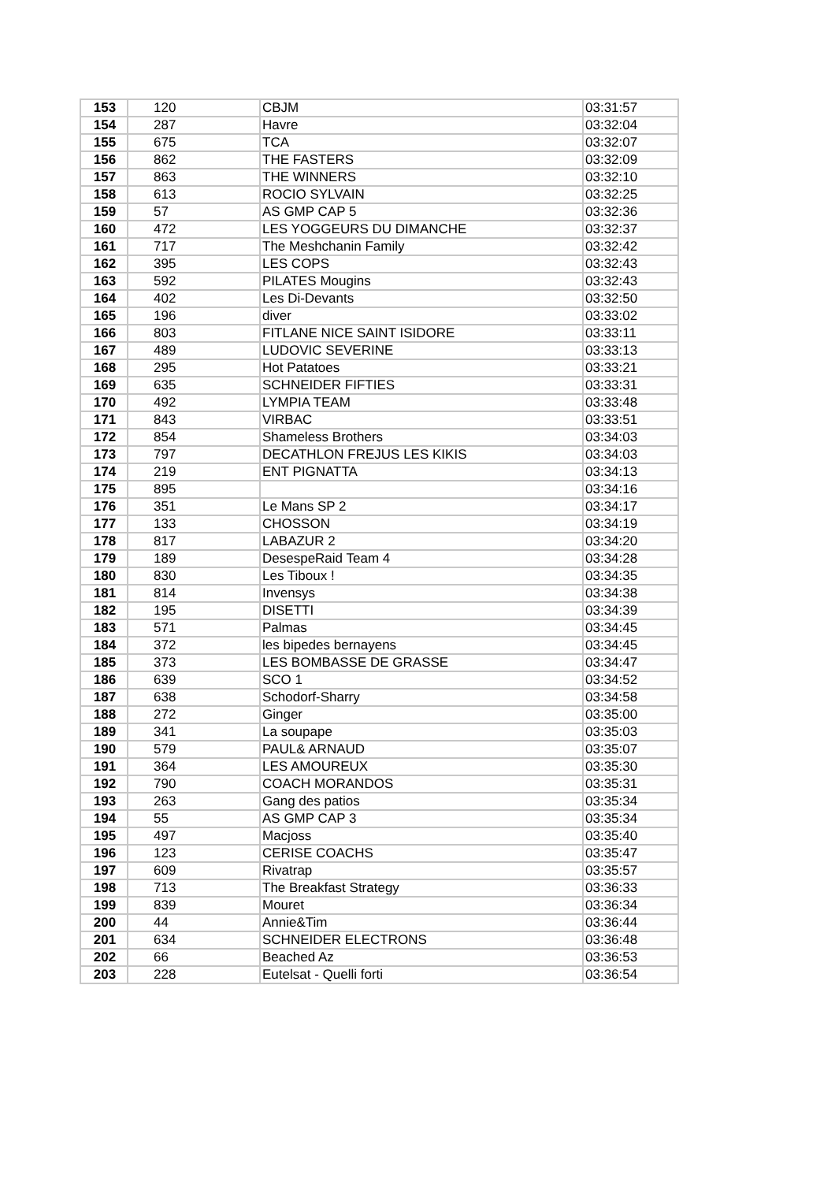| 153 | 120 | CBJM | 03:31:57 |
| 154 | 287 | Havre | 03:32:04 |
| 155 | 675 | TCA | 03:32:07 |
| 156 | 862 | THE FASTERS | 03:32:09 |
| 157 | 863 | THE WINNERS | 03:32:10 |
| 158 | 613 | ROCIO SYLVAIN | 03:32:25 |
| 159 | 57 | AS GMP CAP 5 | 03:32:36 |
| 160 | 472 | LES YOGGEURS DU DIMANCHE | 03:32:37 |
| 161 | 717 | The Meshchanin Family | 03:32:42 |
| 162 | 395 | LES COPS | 03:32:43 |
| 163 | 592 | PILATES Mougins | 03:32:43 |
| 164 | 402 | Les Di-Devants | 03:32:50 |
| 165 | 196 | diver | 03:33:02 |
| 166 | 803 | FITLANE NICE SAINT ISIDORE | 03:33:11 |
| 167 | 489 | LUDOVIC SEVERINE | 03:33:13 |
| 168 | 295 | Hot Patatoes | 03:33:21 |
| 169 | 635 | SCHNEIDER FIFTIES | 03:33:31 |
| 170 | 492 | LYMPIA TEAM | 03:33:48 |
| 171 | 843 | VIRBAC | 03:33:51 |
| 172 | 854 | Shameless Brothers | 03:34:03 |
| 173 | 797 | DECATHLON FREJUS LES KIKIS | 03:34:03 |
| 174 | 219 | ENT PIGNATTA | 03:34:13 |
| 175 | 895 | | 03:34:16 |
| 176 | 351 | Le Mans SP 2 | 03:34:17 |
| 177 | 133 | CHOSSON | 03:34:19 |
| 178 | 817 | LABAZUR 2 | 03:34:20 |
| 179 | 189 | DesespeRaid Team 4 | 03:34:28 |
| 180 | 830 | Les Tiboux ! | 03:34:35 |
| 181 | 814 | Invensys | 03:34:38 |
| 182 | 195 | DISETTI | 03:34:39 |
| 183 | 571 | Palmas | 03:34:45 |
| 184 | 372 | les bipedes bernayens | 03:34:45 |
| 185 | 373 | LES BOMBASSE DE GRASSE | 03:34:47 |
| 186 | 639 | SCO 1 | 03:34:52 |
| 187 | 638 | Schodorf-Sharry | 03:34:58 |
| 188 | 272 | Ginger | 03:35:00 |
| 189 | 341 | La soupape | 03:35:03 |
| 190 | 579 | PAUL& ARNAUD | 03:35:07 |
| 191 | 364 | LES AMOUREUX | 03:35:30 |
| 192 | 790 | COACH MORANDOS | 03:35:31 |
| 193 | 263 | Gang des patios | 03:35:34 |
| 194 | 55 | AS GMP CAP 3 | 03:35:34 |
| 195 | 497 | Macjoss | 03:35:40 |
| 196 | 123 | CERISE COACHS | 03:35:47 |
| 197 | 609 | Rivatrap | 03:35:57 |
| 198 | 713 | The Breakfast Strategy | 03:36:33 |
| 199 | 839 | Mouret | 03:36:34 |
| 200 | 44 | Annie&Tim | 03:36:44 |
| 201 | 634 | SCHNEIDER ELECTRONS | 03:36:48 |
| 202 | 66 | Beached Az | 03:36:53 |
| 203 | 228 | Eutelsat - Quelli forti | 03:36:54 |